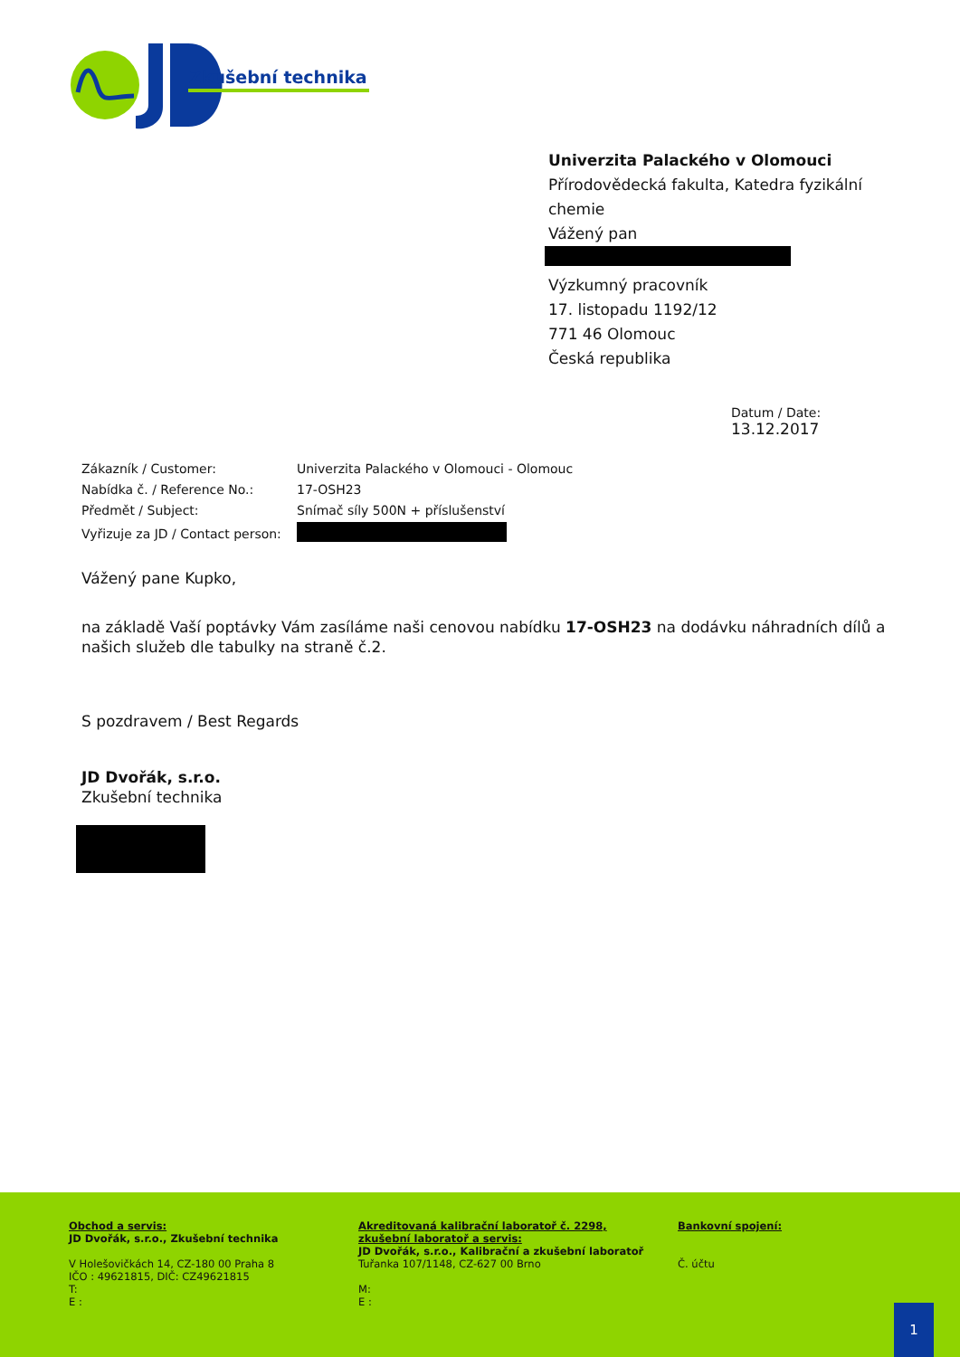Zkušební technika
Univerzita Palackého v Olomouci
Přírodovědecká fakulta, Katedra fyzikální chemie
Vážený pan
Výzkumný pracovník
17. listopadu 1192/12
771 46 Olomouc
Česká republika
Datum / Date:
13.12.2017
| Zákazník / Customer: | Univerzita Palackého v Olomouci - Olomouc |
| Nabídka č. / Reference No.: | 17-OSH23 |
| Předmět / Subject: | Snímač síly 500N + příslušenství |
| Vyřizuje za JD / Contact person: | |
Vážený pane Kupko,
na základě Vaší poptávky Vám zasíláme naši cenovou nabídku 17-OSH23 na dodávku náhradních dílů a našich služeb dle tabulky na straně č.2.
S pozdravem / Best Regards
JD Dvořák, s.r.o.
Zkušební technika
Obchod a servis:
JD Dvořák, s.r.o., Zkušební technika
V Holešovičkách 14, CZ-180 00 Praha 8
IČO : 49621815, DIČ: CZ49621815
T:
E :
Akreditovaná kalibrační laboratoř č. 2298,
zkušební laboratoř a servis:
JD Dvořák, s.r.o., Kalibrační a zkušební laboratoř
Tuřanka 107/1148, CZ-627 00 Brno
M:
E :
Bankovní spojení:
Č. účtu
1